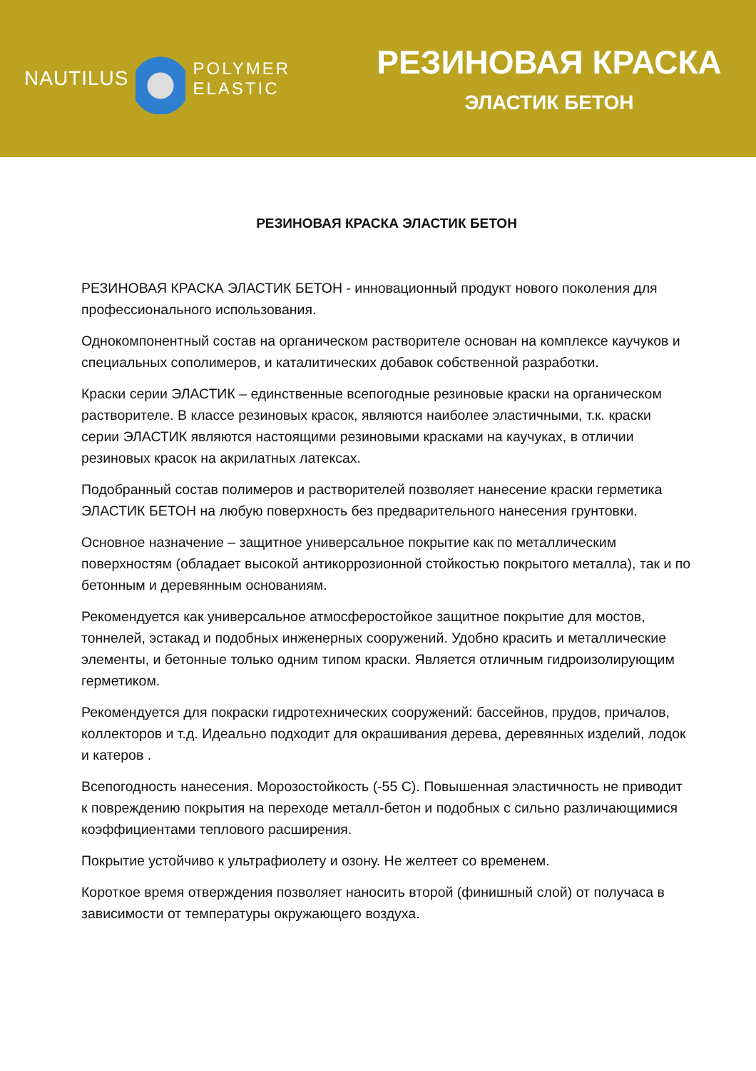NAUTILUS
POLYMER
ELASTIC
РЕЗИНОВАЯ КРАСКА
ЭЛАСТИК БЕТОН
РЕЗИНОВАЯ КРАСКА ЭЛАСТИК БЕТОН
РЕЗИНОВАЯ КРАСКА ЭЛАСТИК БЕТОН - инновационный продукт нового поколения для профессионального использования.
Однокомпонентный состав на органическом растворителе основан на комплексе каучуков и специальных сополимеров, и каталитических добавок собственной разработки.
Краски серии ЭЛАСТИК – единственные всепогодные резиновые краски на органическом растворителе. В классе резиновых красок, являются наиболее эластичными, т.к. краски серии ЭЛАСТИК являются настоящими резиновыми красками на каучуках, в отличии резиновых красок на акрилатных латексах.
Подобранный состав полимеров и растворителей позволяет нанесение краски герметика ЭЛАСТИК БЕТОН на любую поверхность без предварительного нанесения грунтовки.
Основное назначение – защитное универсальное покрытие как по металлическим поверхностям (обладает высокой антикоррозионной стойкостью покрытого металла), так и по бетонным и деревянным основаниям.
Рекомендуется как универсальное атмосферостойкое защитное покрытие для мостов, тоннелей, эстакад и подобных инженерных сооружений. Удобно красить и металлические элементы, и бетонные только одним типом краски. Является отличным гидроизолирующим герметиком.
Рекомендуется для покраски гидротехнических сооружений: бассейнов, прудов, причалов, коллекторов и т.д. Идеально подходит для окрашивания дерева, деревянных изделий, лодок и катеров .
Всепогодность нанесения. Морозостойкость (-55 С). Повышенная эластичность не приводит к повреждению покрытия на переходе металл-бетон и подобных с сильно различающимися коэффициентами теплового расширения.
Покрытие устойчиво к ультрафиолету и озону. Не желтеет со временем.
Короткое время отверждения позволяет наносить второй (финишный слой) от получаса в зависимости от температуры окружающего воздуха.